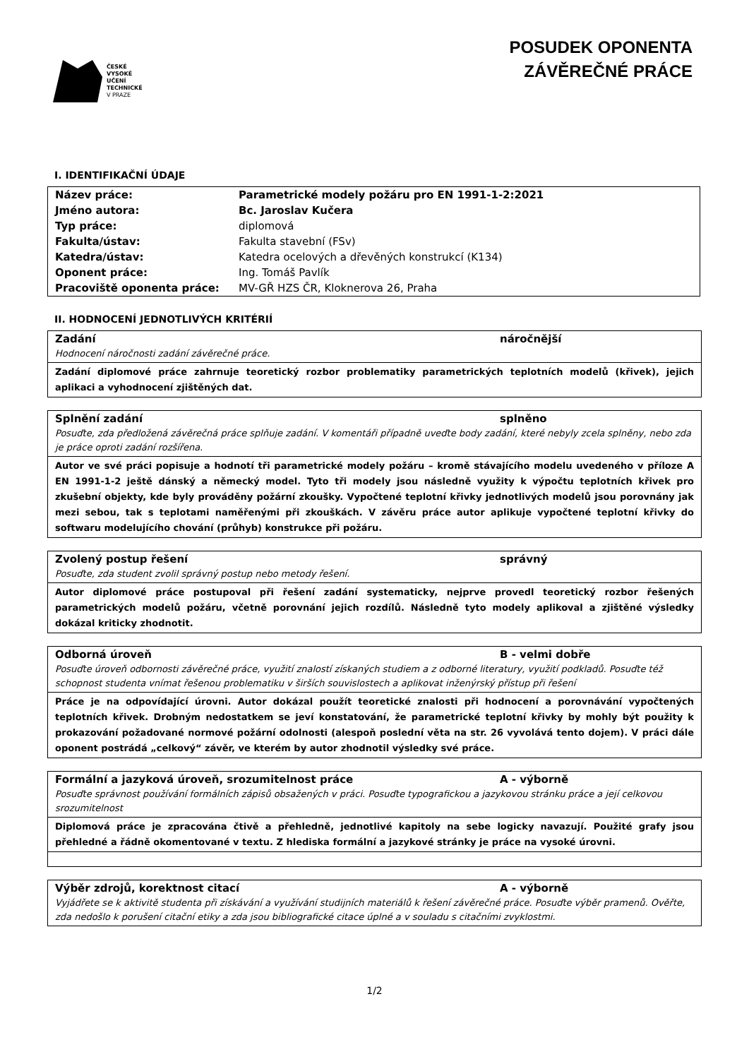ČESKÉ
VYSOKÉ
UČENÍ
TECHNICKÉ
V PRAZE
POSUDEK OPONENTA
ZÁVĚREČNÉ PRÁCE
I. IDENTIFIKAČNÍ ÚDAJE
| Název práce: | Parametrické modely požáru pro EN 1991-1-2:2021 |
| Jméno autora: | Bc. Jaroslav Kučera |
| Typ práce: | diplomová |
| Fakulta/ústav: | Fakulta stavební (FSv) |
| Katedra/ústav: | Katedra ocelových a dřevěných konstrukcí (K134) |
| Oponent práce: | Ing. Tomáš Pavlík |
| Pracoviště oponenta práce: | MV-GŘ HZS ČR, Kloknerova 26, Praha |
II. HODNOCENÍ JEDNOTLIVÝCH KRITÉRIÍ
Zadání náročnější
Hodnocení náročnosti zadání závěrečné práce.
Zadání diplomové práce zahrnuje teoretický rozbor problematiky parametrických teplotních modelů (křivek), jejich aplikaci a vyhodnocení zjištěných dat.
Splnění zadání splněno
Posuďte, zda předložená závěrečná práce splňuje zadání. V komentáři případně uveďte body zadání, které nebyly zcela splněny, nebo zda je práce oproti zadání rozšířena.
Autor ve své práci popisuje a hodnotí tři parametrické modely požáru – kromě stávajícího modelu uvedeného v příloze A EN 1991-1-2 ještě dánský a německý model. Tyto tři modely jsou následně využity k výpočtu teplotních křivek pro zkušební objekty, kde byly prováděny požární zkoušky. Vypočtené teplotní křivky jednotlivých modelů jsou porovnány jak mezi sebou, tak s teplotami naměřenými při zkouškách. V závěru práce autor aplikuje vypočtené teplotní křivky do softwaru modelujícího chování (průhyb) konstrukce při požáru.
Zvolený postup řešení správný
Posuďte, zda student zvolil správný postup nebo metody řešení.
Autor diplomové práce postupoval při řešení zadání systematicky, nejprve provedl teoretický rozbor řešených parametrických modelů požáru, včetně porovnání jejich rozdílů. Následně tyto modely aplikoval a zjištěné výsledky dokázal kriticky zhodnotit.
Odborná úroveň B - velmi dobře
Posuďte úroveň odbornosti závěrečné práce, využití znalostí získaných studiem a z odborné literatury, využití podkladů. Posuďte též schopnost studenta vnímat řešenou problematiku v širších souvislostech a aplikovat inženýrský přístup při řešení
Práce je na odpovídající úrovni. Autor dokázal použít teoretické znalosti při hodnocení a porovnávání vypočtených teplotních křivek. Drobným nedostatkem se jeví konstatování, že parametrické teplotní křivky by mohly být použity k prokazování požadované normové požární odolnosti (alespoň poslední věta na str. 26 vyvolává tento dojem). V práci dále oponent postrádá „celkový“ závěr, ve kterém by autor zhodnotil výsledky své práce.
Formální a jazyková úroveň, srozumitelnost práce A - výborně
Posuďte správnost používání formálních zápisů obsažených v práci. Posuďte typografickou a jazykovou stránku práce a její celkovou srozumitelnost
Diplomová práce je zpracována čtivě a přehledně, jednotlivé kapitoly na sebe logicky navazují. Použité grafy jsou přehledné a řádně okomentované v textu. Z hlediska formální a jazykové stránky je práce na vysoké úrovni.
Výběr zdrojů, korektnost citací A - výborně
Vyjádřete se k aktivitě studenta při získávání a využívání studijních materiálů k řešení závěrečné práce. Posuďte výběr pramenů. Ověřte, zda nedošlo k porušení citační etiky a zda jsou bibliografické citace úplné a v souladu s citačními zvyklostmi.
1/2